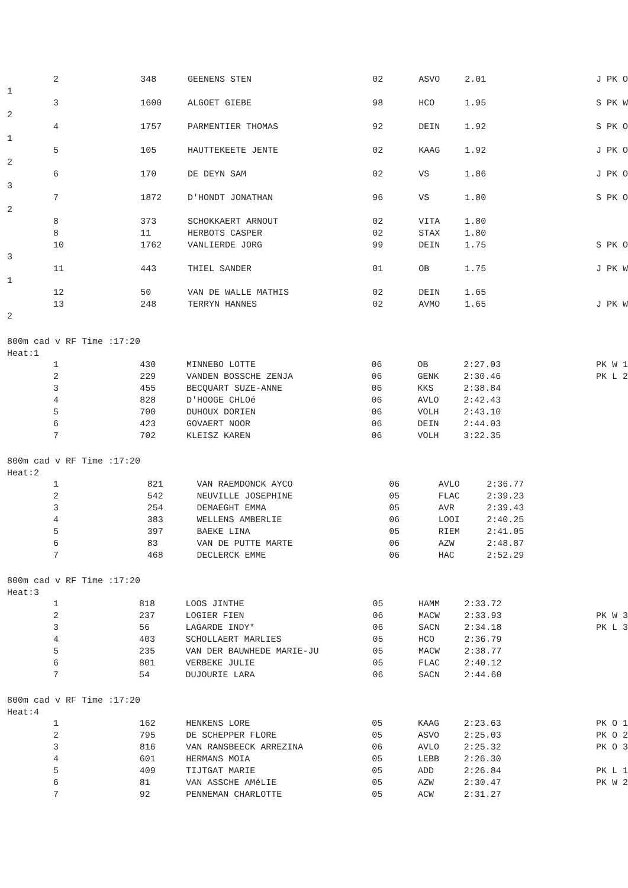| 2 | 348 | GEENENS STEN | 02 | ASVO | 2.01 | J PK O |
| 1 | | | | | | |
| 3 | 1600 | ALGOET GIEBE | 98 | HCO | 1.95 | S PK W |
| 2 | | | | | | |
| 4 | 1757 | PARMENTIER THOMAS | 92 | DEIN | 1.92 | S PK O |
| 1 | | | | | | |
| 5 | 105 | HAUTTEKEETE JENTE | 02 | KAAG | 1.92 | J PK O |
| 2 | | | | | | |
| 6 | 170 | DE DEYN SAM | 02 | VS | 1.86 | J PK O |
| 3 | | | | | | |
| 7 | 1872 | D'HONDT JONATHAN | 96 | VS | 1.80 | S PK O |
| 2 | | | | | | |
| 8 | 373 | SCHOKKAERT ARNOUT | 02 | VITA | 1.80 | |
| 8 | 11 | HERBOTS CASPER | 02 | STAX | 1.80 | |
| 10 | 1762 | VANLIERDE JORG | 99 | DEIN | 1.75 | S PK O |
| 3 | | | | | | |
| 11 | 443 | THIEL SANDER | 01 | OB | 1.75 | J PK W |
| 1 | | | | | | |
| 12 | 50 | VAN DE WALLE MATHIS | 02 | DEIN | 1.65 | |
| 13 | 248 | TERRYN HANNES | 02 | AVMO | 1.65 | J PK W |
| 2 | | | | | | |
800m cad v RF Time :17:20
Heat:1
| 1 | 430 | MINNEBO LOTTE | 06 | OB | 2:27.03 | PK W 1 |
| 2 | 229 | VANDEN BOSSCHE ZENJA | 06 | GENK | 2:30.46 | PK L 2 |
| 3 | 455 | BECQUART SUZE-ANNE | 06 | KKS | 2:38.84 | |
| 4 | 828 | D'HOOGE CHLOé | 06 | AVLO | 2:42.43 | |
| 5 | 700 | DUHOUX DORIEN | 06 | VOLH | 2:43.10 | |
| 6 | 423 | GOVAERT NOOR | 06 | DEIN | 2:44.03 | |
| 7 | 702 | KLEISZ KAREN | 06 | VOLH | 3:22.35 | |
800m cad v RF Time :17:20
Heat:2
| 1 | 821 | VAN RAEMDONCK AYCO | 06 | AVLO | 2:36.77 | |
| 2 | 542 | NEUVILLE JOSEPHINE | 05 | FLAC | 2:39.23 | |
| 3 | 254 | DEMAEGHT EMMA | 05 | AVR | 2:39.43 | |
| 4 | 383 | WELLENS AMBERLIE | 06 | LOOI | 2:40.25 | |
| 5 | 397 | BAEKE LINA | 05 | RIEM | 2:41.05 | |
| 6 | 83 | VAN DE PUTTE MARTE | 06 | AZW | 2:48.87 | |
| 7 | 468 | DECLERCK EMME | 06 | HAC | 2:52.29 | |
800m cad v RF Time :17:20
Heat:3
| 1 | 818 | LOOS JINTHE | 05 | HAMM | 2:33.72 | |
| 2 | 237 | LOGIER FIEN | 06 | MACW | 2:33.93 | PK W 3 |
| 3 | 56 | LAGARDE INDY* | 06 | SACN | 2:34.18 | PK L 3 |
| 4 | 403 | SCHOLLAERT MARLIES | 05 | HCO | 2:36.79 | |
| 5 | 235 | VAN DER BAUWHEDE MARIE-JU | 05 | MACW | 2:38.77 | |
| 6 | 801 | VERBEKE JULIE | 05 | FLAC | 2:40.12 | |
| 7 | 54 | DUJOURIE LARA | 06 | SACN | 2:44.60 | |
800m cad v RF Time :17:20
Heat:4
| 1 | 162 | HENKENS LORE | 05 | KAAG | 2:23.63 | PK O 1 |
| 2 | 795 | DE SCHEPPER FLORE | 05 | ASVO | 2:25.03 | PK O 2 |
| 3 | 816 | VAN RANSBEECK ARREZINA | 06 | AVLO | 2:25.32 | PK O 3 |
| 4 | 601 | HERMANS MOIA | 05 | LEBB | 2:26.30 | |
| 5 | 409 | TIJTGAT MARIE | 05 | ADD | 2:26.84 | PK L 1 |
| 6 | 81 | VAN ASSCHE AMéLIE | 05 | AZW | 2:30.47 | PK W 2 |
| 7 | 92 | PENNEMAN CHARLOTTE | 05 | ACW | 2:31.27 | |